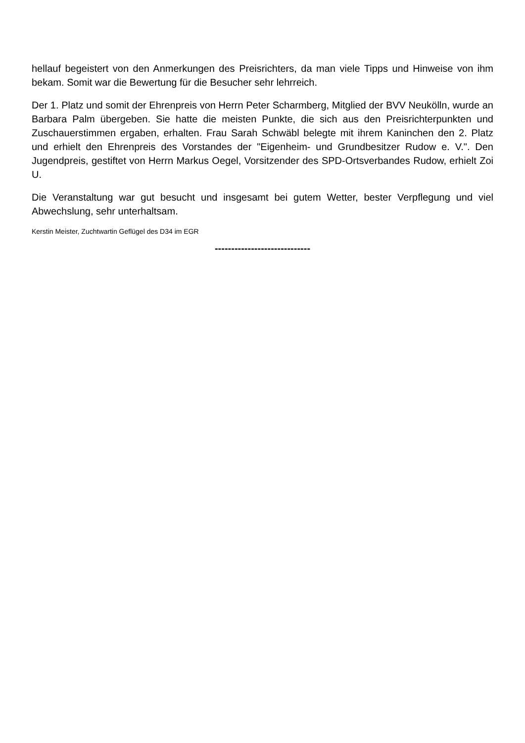hellauf begeistert von den Anmerkungen des Preisrichters, da man viele Tipps und Hinweise von ihm bekam. Somit war die Bewertung für die Besucher sehr lehrreich.
Der 1. Platz und somit der Ehrenpreis von Herrn Peter Scharmberg, Mitglied der BVV Neukölln, wurde an Barbara Palm übergeben. Sie hatte die meisten Punkte, die sich aus den Preisrichterpunkten und Zuschauerstimmen ergaben, erhalten. Frau Sarah Schwäbl belegte mit ihrem Kaninchen den 2. Platz und erhielt den Ehrenpreis des Vorstandes der "Eigenheim- und Grundbesitzer Rudow e. V.". Den Jugendpreis, gestiftet von Herrn Markus Oegel, Vorsitzender des SPD-Ortsverbandes Rudow, erhielt Zoi U.
Die Veranstaltung war gut besucht und insgesamt bei gutem Wetter, bester Verpflegung und viel Abwechslung, sehr unterhaltsam.
Kerstin Meister, Zuchtwartin Geflügel des D34 im EGR
-----------------------------